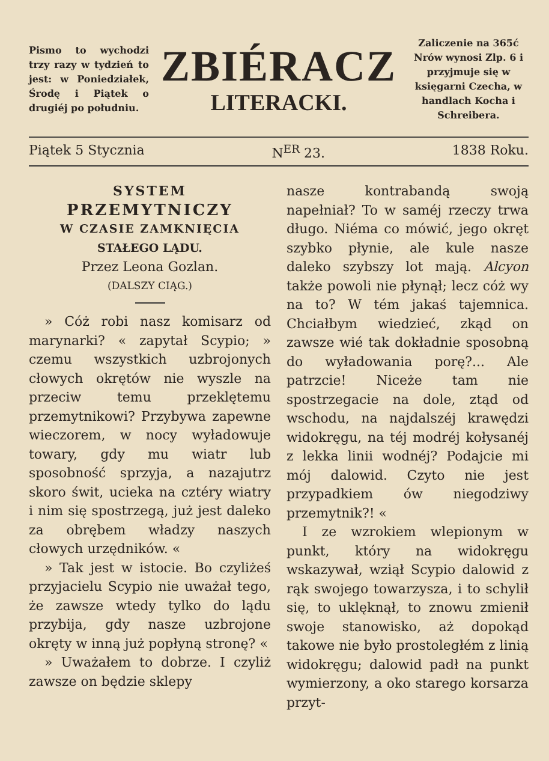Pismo to wychodzi trzy razy w tydzień to jest: w Poniedziałek, Środę i Piątek o drugiéj po południu.
ZBIÉRACZ
LITERACKI.
Zaliczenie na 365ć Nrów wynosi Zlp. 6 i przyjmuje się w księgarni Czecha, w handlach Kocha i Schreibera.
Piątek 5 Stycznia N<sup>ER</sup> 23. 1838 Roku.
SYSTEM
PRZEMYTNICZY
W CZASIE ZAMKNIĘCIA
STAŁEGO LĄDU.
Przez Leona Gozlan.
(DALSZY CIĄG.)
» Cóż robi nasz komisarz od marynarki? « zapytał Scypio; » czemu wszystkich uzbrojonych cłowych okrętów nie wyszle na przeciw temu przeklętemu przemytnikowi? Przybywa zapewne wieczorem, w nocy wyładowuje towary, gdy mu wiatr lub sposobność sprzyja, a nazajutrz skoro świt, ucieka na cztéry wiatry i nim się spostrzegą, już jest daleko za obrębem władzy naszych cłowych urzędników. «
» Tak jest w istocie. Bo czyliżeś przyjacielu Scypio nie uważał tego, że zawsze wtedy tylko do lądu przybija, gdy nasze uzbrojone okręty w inną już popłyną stronę? «
» Uważałem to dobrze. I czyliż zawsze on będzie sklepy
nasze kontrabandą swoją napełniał? To w saméj rzeczy trwa długo. Niéma co mówić, jego okręt szybko płynie, ale kule nasze daleko szybszy lot mają. Alcyon także powoli nie płynął; lecz cóż wy na to? W tém jakaś tajemnica. Chciałbym wiedzieć, zkąd on zawsze wié tak dokładnie sposobną do wyładowania porę?... Ale patrzcie! Niceże tam nie spostrzegacie na dole, ztąd od wschodu, na najdalszéj krawędzi widokręgu, na téj modréj kołysanéj z lekka linii wodnéj? Podajcie mi mój dalowid. Czyto nie jest przypadkiem ów niegodziwy przemytnik?! «
I ze wzrokiem wlepionym w punkt, który na widokręgu wskazywał, wziął Scypio dalowid z rąk swojego towarzysza, i to schylił się, to uklęknął, to znowu zmienił swoje stanowisko, aż dopokąd takowe nie było prostoległém z linią widokręgu; dalowid padł na punkt wymierzony, a oko starego korsarza przyt-